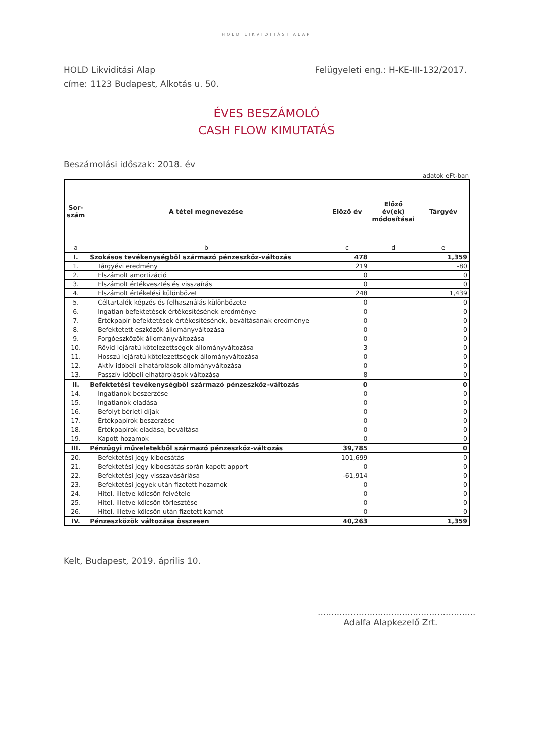HOLD LIKVIDITÁSI ALAP
HOLD Likviditási Alap
címe: 1123 Budapest, Alkotás u. 50.
Felügyeleti eng.: H-KE-III-132/2017.
ÉVES BESZÁMOLÓ
CASH FLOW KIMUTATÁS
Beszámolási időszak: 2018. év
adatok eFt-ban
| Sor- szám | A tétel megnevezése | Előző év | Előző év(ek) módosításai | Tárgyév |
| --- | --- | --- | --- | --- |
| a | b | c | d | e |
| I. | Szokásos tevékenységből származó pénzeszköz-változás | 478 | | 1,359 |
| 1. | Tárgyévi eredmény | 219 | | -80 |
| 2. | Elszámolt amortizáció | 0 | | 0 |
| 3. | Elszámolt értékvesztés és visszaírás | 0 | | 0 |
| 4. | Elszámolt értékelési különbözet | 248 | | 1,439 |
| 5. | Céltartalék képzés és felhasználás különbözete | 0 | | 0 |
| 6. | Ingatlan befektetések értékesítésének eredménye | 0 | | 0 |
| 7. | Értékpapír befektetések értékesítésének, beváltásának eredménye | 0 | | 0 |
| 8. | Befektetett eszközök állományváltozása | 0 | | 0 |
| 9. | Forgóeszközök állományváltozása | 0 | | 0 |
| 10. | Rövid lejáratú kötelezettségek állományváltozása | 3 | | 0 |
| 11. | Hosszú lejáratú kötelezettségek állományváltozása | 0 | | 0 |
| 12. | Aktív időbeli elhatárolások állományváltozása | 0 | | 0 |
| 13. | Passzív időbeli elhatárolások változása | 8 | | 0 |
| II. | Befektetési tevékenységből származó pénzeszköz-változás | 0 | | 0 |
| 14. | Ingatlanok beszerzése | 0 | | 0 |
| 15. | Ingatlanok eladása | 0 | | 0 |
| 16. | Befolyt bérleti díjak | 0 | | 0 |
| 17. | Értékpapírok beszerzése | 0 | | 0 |
| 18. | Értékpapírok eladása, beváltása | 0 | | 0 |
| 19. | Kapott hozamok | 0 | | 0 |
| III. | Pénzügyi műveletekből származó pénzeszköz-változás | 39,785 | | 0 |
| 20. | Befektetési jegy kibocsátás | 101,699 | | 0 |
| 21. | Befektetési jegy kibocsátás során kapott apport | 0 | | 0 |
| 22. | Befektetési jegy visszavásárlása | -61,914 | | 0 |
| 23. | Befektetési jegyek után fizetett hozamok | 0 | | 0 |
| 24. | Hitel, illetve kölcsön felvétele | 0 | | 0 |
| 25. | Hitel, illetve kölcsön törlesztése | 0 | | 0 |
| 26. | Hitel, illetve kölcsön után fizetett kamat | 0 | | 0 |
| IV. | Pénzeszközök változása összesen | 40,263 | | 1,359 |
Kelt, Budapest, 2019. április 10.
..........................................................
Adalfa Alapkezelő Zrt.